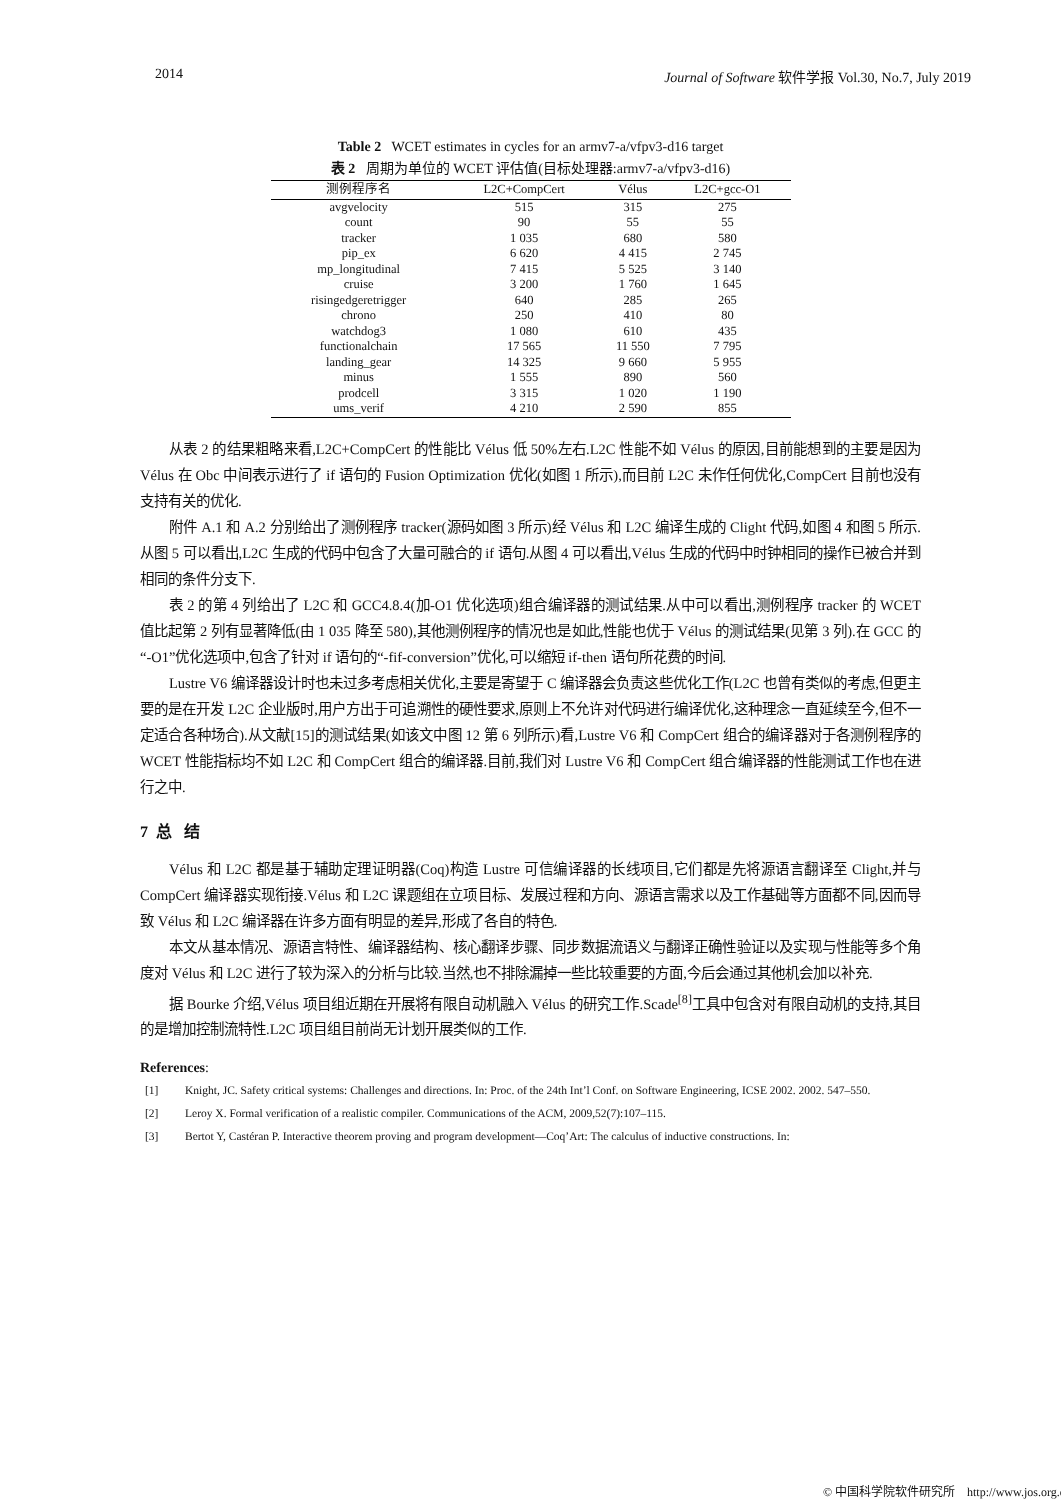2014 Journal of Software 软件学报 Vol.30, No.7, July 2019
Table 2 WCET estimates in cycles for an armv7-a/vfpv3-d16 target
表 2 周期为单位的 WCET 评估值(目标处理器:armv7-a/vfpv3-d16)
| 测例程序名 | L2C+CompCert | Vélus | L2C+gcc-O1 |
| --- | --- | --- | --- |
| avgvelocity | 515 | 315 | 275 |
| count | 90 | 55 | 55 |
| tracker | 1 035 | 680 | 580 |
| pip_ex | 6 620 | 4 415 | 2 745 |
| mp_longitudinal | 7 415 | 5 525 | 3 140 |
| cruise | 3 200 | 1 760 | 1 645 |
| risingedgeretrigger | 640 | 285 | 265 |
| chrono | 250 | 410 | 80 |
| watchdog3 | 1 080 | 610 | 435 |
| functionalchain | 17 565 | 11 550 | 7 795 |
| landing_gear | 14 325 | 9 660 | 5 955 |
| minus | 1 555 | 890 | 560 |
| prodcell | 3 315 | 1 020 | 1 190 |
| ums_verif | 4 210 | 2 590 | 855 |
从表 2 的结果粗略来看,L2C+CompCert 的性能比 Vélus 低 50%左右.L2C 性能不如 Vélus 的原因,目前能想到的主要是因为 Vélus 在 Obc 中间表示进行了 if 语句的 Fusion Optimization 优化(如图 1 所示),而目前 L2C 未作任何优化,CompCert 目前也没有支持有关的优化.
附件 A.1 和 A.2 分别给出了测例程序 tracker(源码如图 3 所示)经 Vélus 和 L2C 编译生成的 Clight 代码,如图 4 和图 5 所示.从图 5 可以看出,L2C 生成的代码中包含了大量可融合的 if 语句.从图 4 可以看出,Vélus 生成的代码中时钟相同的操作已被合并到相同的条件分支下.
表 2 的第 4 列给出了 L2C 和 GCC4.8.4(加-O1 优化选项)组合编译器的测试结果.从中可以看出,测例程序 tracker 的 WCET 值比起第 2 列有显著降低(由 1 035 降至 580),其他测例程序的情况也是如此,性能也优于 Vélus 的测试结果(见第 3 列).在 GCC 的“-O1”优化选项中,包含了针对 if 语句的“-fif-conversion”优化,可以缩短 if-then 语句所花费的时间.
Lustre V6 编译器设计时也未过多考虑相关优化,主要是寄望于 C 编译器会负责这些优化工作(L2C 也曾有类似的考虑,但更主要的是在开发 L2C 企业版时,用户方出于可追溯性的硬性要求,原则上不允许对代码进行编译优化,这种理念一直延续至今,但不一定适合各种场合).从文献[15]的测试结果(如该文中图 12 第 6 列所示)看,Lustre V6 和 CompCert 组合的编译器对于各测例程序的 WCET 性能指标均不如 L2C 和 CompCert 组合的编译器.目前,我们对 Lustre V6 和 CompCert 组合编译器的性能测试工作也在进行之中.
7 总 结
Vélus 和 L2C 都是基于辅助定理证明器(Coq)构造 Lustre 可信编译器的长线项目,它们都是先将源语言翻译至 Clight,并与 CompCert 编译器实现衔接.Vélus 和 L2C 课题组在立项目标、发展过程和方向、源语言需求以及工作基础等方面都不同,因而导致 Vélus 和 L2C 编译器在许多方面有明显的差异,形成了各自的特色.
本文从基本情况、源语言特性、编译器结构、核心翻译步骤、同步数据流语义与翻译正确性验证以及实现与性能等多个角度对 Vélus 和 L2C 进行了较为深入的分析与比较.当然,也不排除漏掉一些比较重要的方面,今后会通过其他机会加以补充.
据 Bourke 介绍,Vélus 项目组近期在开展将有限自动机融入 Vélus 的研究工作.Scade<sup>[8]</sup>工具中包含对有限自动机的支持,其目的是增加控制流特性.L2C 项目组目前尚无计划开展类似的工作.
References:
[1] Knight, JC. Safety critical systems: Challenges and directions. In: Proc. of the 24th Int’l Conf. on Software Engineering, ICSE 2002. 2002. 547–550.
[2] Leroy X. Formal verification of a realistic compiler. Communications of the ACM, 2009,52(7):107–115.
[3] Bertot Y, Castéran P. Interactive theorem proving and program development—Coq’Art: The calculus of inductive constructions. In:
© 中国科学院软件研究所 http://www.jos.org.cn